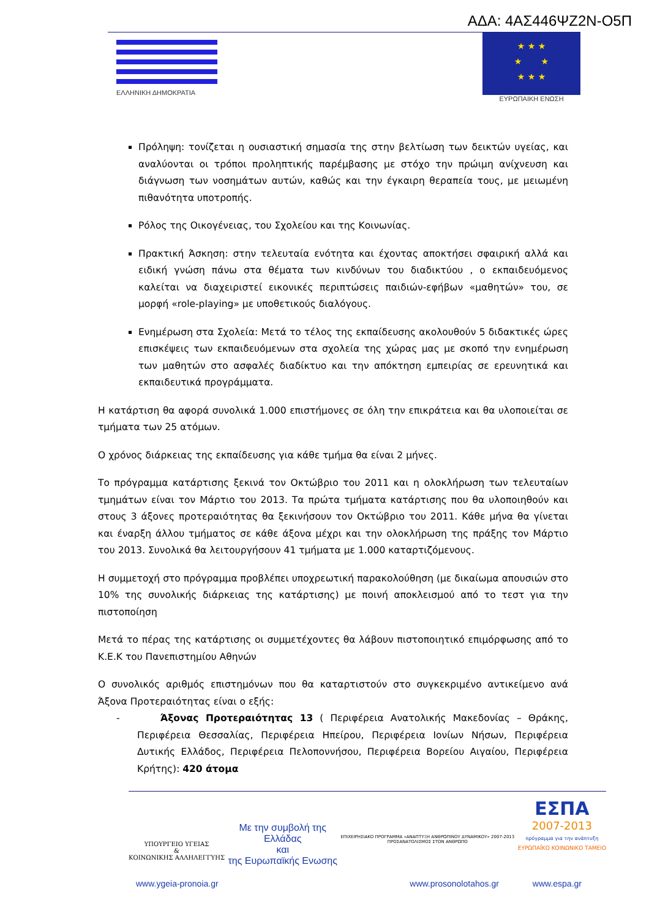ΑΔΑ: 4ΑΣ446ΨΖ2Ν-Ο5Π
ΕΛΛΗΝΙΚΗ ΔΗΜΟΚΡΑΤΙΑ
★ ★ ★
★ ★
★ ★ ★
ΕΥΡΩΠΑΙΚΗ ΕΝΩΣΗ
Πρόληψη: τονίζεται η ουσιαστική σημασία της στην βελτίωση των δεικτών υγείας, και αναλύονται οι τρόποι προληπτικής παρέμβασης με στόχο την πρώιμη ανίχνευση και διάγνωση των νοσημάτων αυτών, καθώς και την έγκαιρη θεραπεία τους, με μειωμένη πιθανότητα υποτροπής.
Ρόλος της Οικογένειας, του Σχολείου και της Κοινωνίας.
Πρακτική Άσκηση: στην τελευταία ενότητα και έχοντας αποκτήσει σφαιρική αλλά και ειδική γνώση πάνω στα θέματα των κινδύνων του διαδικτύου , ο εκπαιδευόμενος καλείται να διαχειριστεί εικονικές περιπτώσεις παιδιών-εφήβων «μαθητών» του, σε μορφή «role-playing» με υποθετικούς διαλόγους.
Ενημέρωση στα Σχολεία: Μετά το τέλος της εκπαίδευσης ακολουθούν 5 διδακτικές ώρες επισκέψεις των εκπαιδευόμενων στα σχολεία της χώρας μας με σκοπό την ενημέρωση των μαθητών στο ασφαλές διαδίκτυο και την απόκτηση εμπειρίας σε ερευνητικά και εκπαιδευτικά προγράμματα.
Η κατάρτιση θα αφορά συνολικά 1.000 επιστήμονες σε όλη την επικράτεια και θα υλοποιείται σε τμήματα των 25 ατόμων.
Ο χρόνος διάρκειας της εκπαίδευσης για κάθε τμήμα θα είναι 2 μήνες.
Το πρόγραμμα κατάρτισης ξεκινά τον Οκτώβριο του 2011 και η ολοκλήρωση των τελευταίων τμημάτων είναι τον Μάρτιο του 2013. Τα πρώτα τμήματα κατάρτισης που θα υλοποιηθούν και στους 3 άξονες προτεραιότητας θα ξεκινήσουν τον Οκτώβριο του 2011. Κάθε μήνα θα γίνεται και έναρξη άλλου τμήματος σε κάθε άξονα μέχρι και την ολοκλήρωση της πράξης τον Μάρτιο του 2013. Συνολικά θα λειτουργήσουν 41 τμήματα με 1.000 καταρτιζόμενους.
Η συμμετοχή στο πρόγραμμα προβλέπει υποχρεωτική παρακολούθηση (με δικαίωμα απουσιών στο 10% της συνολικής διάρκειας της κατάρτισης) με ποινή αποκλεισμού από το τεστ για την πιστοποίηση
Μετά το πέρας της κατάρτισης οι συμμετέχοντες θα λάβουν πιστοποιητικό επιμόρφωσης από το Κ.Ε.Κ του Πανεπιστημίου Αθηνών
Ο συνολικός αριθμός επιστημόνων που θα καταρτιστούν στο συγκεκριμένο αντικείμενο ανά Άξονα Προτεραιότητας είναι ο εξής:
- Άξονας Προτεραιότητας 13 ( Περιφέρεια Ανατολικής Μακεδονίας – Θράκης, Περιφέρεια Θεσσαλίας, Περιφέρεια Ηπείρου, Περιφέρεια Ιονίων Νήσων, Περιφέρεια Δυτικής Ελλάδος, Περιφέρεια Πελοποννήσου, Περιφέρεια Βορείου Αιγαίου, Περιφέρεια Κρήτης): 420 άτομα
ΥΠΟΥΡΓΕΙΟ ΥΓΕΙΑΣ
&
ΚΟΙΝΩΝΙΚΗΣ ΑΛΛΗΛΕΓΓΥΗΣ
Με την συμβολή της
Ελλάδας
και
της Ευρωπαϊκής Ενωσης
ΕΠΙΧΕΙΡΗΣΙΑΚΟ ΠΡΟΓΡΑΜΜΑ «ΑΝΑΠΤΥΞΗ ΑΝΘΡΩΠΙΝΟΥ ΔΥΝΑΜΙΚΟΥ» 2007-2013
ΠΡΟΣΑΝΑΤΟΛΙΣΜΟΣ ΣΤΟΝ ΑΝΘΡΩΠΟ
ΕΣΠΑ
2007-2013
πρόγραμμα για την ανάπτυξη
ΕΥΡΩΠΑΪΚΟ ΚΟΙΝΩΝΙΚΟ ΤΑΜΕΙΟ
www.ygeia-pronoia.gr www.prosonolotahos.gr www.espa.gr